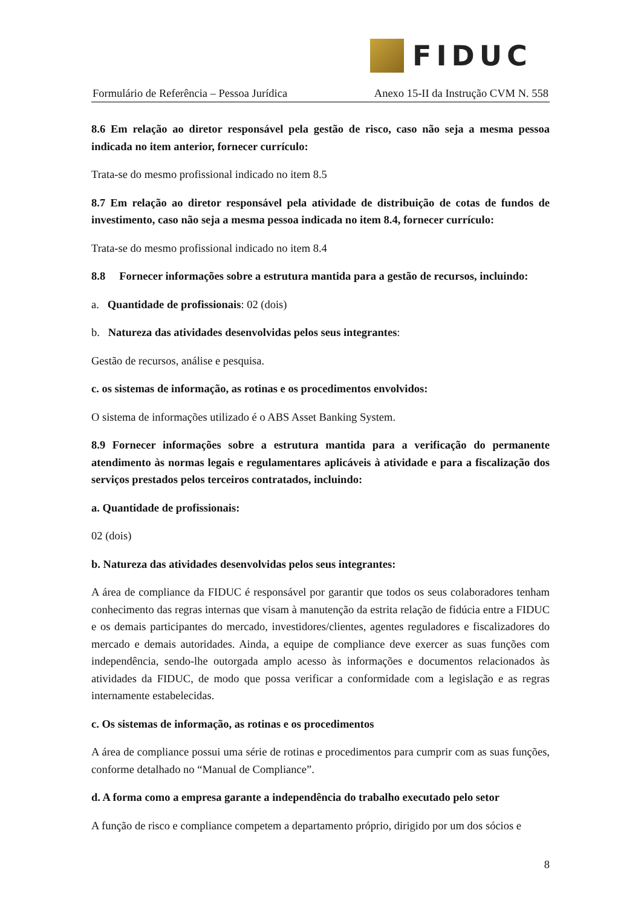FIDUC
Formulário de Referência – Pessoa Jurídica Anexo 15-II da Instrução CVM N. 558
8.6 Em relação ao diretor responsável pela gestão de risco, caso não seja a mesma pessoa indicada no item anterior, fornecer currículo:
Trata-se do mesmo profissional indicado no item 8.5
8.7 Em relação ao diretor responsável pela atividade de distribuição de cotas de fundos de investimento, caso não seja a mesma pessoa indicada no item 8.4, fornecer currículo:
Trata-se do mesmo profissional indicado no item 8.4
8.8 Fornecer informações sobre a estrutura mantida para a gestão de recursos, incluindo:
a. Quantidade de profissionais: 02 (dois)
b. Natureza das atividades desenvolvidas pelos seus integrantes:
Gestão de recursos, análise e pesquisa.
c. os sistemas de informação, as rotinas e os procedimentos envolvidos:
O sistema de informações utilizado é o ABS Asset Banking System.
8.9 Fornecer informações sobre a estrutura mantida para a verificação do permanente atendimento às normas legais e regulamentares aplicáveis à atividade e para a fiscalização dos serviços prestados pelos terceiros contratados, incluindo:
a. Quantidade de profissionais:
02 (dois)
b. Natureza das atividades desenvolvidas pelos seus integrantes:
A área de compliance da FIDUC é responsável por garantir que todos os seus colaboradores tenham conhecimento das regras internas que visam à manutenção da estrita relação de fidúcia entre a FIDUC e os demais participantes do mercado, investidores/clientes, agentes reguladores e fiscalizadores do mercado e demais autoridades. Ainda, a equipe de compliance deve exercer as suas funções com independência, sendo-lhe outorgada amplo acesso às informações e documentos relacionados às atividades da FIDUC, de modo que possa verificar a conformidade com a legislação e as regras internamente estabelecidas.
c. Os sistemas de informação, as rotinas e os procedimentos
A área de compliance possui uma série de rotinas e procedimentos para cumprir com as suas funções, conforme detalhado no “Manual de Compliance”.
d. A forma como a empresa garante a independência do trabalho executado pelo setor
A função de risco e compliance competem a departamento próprio, dirigido por um dos sócios e
8